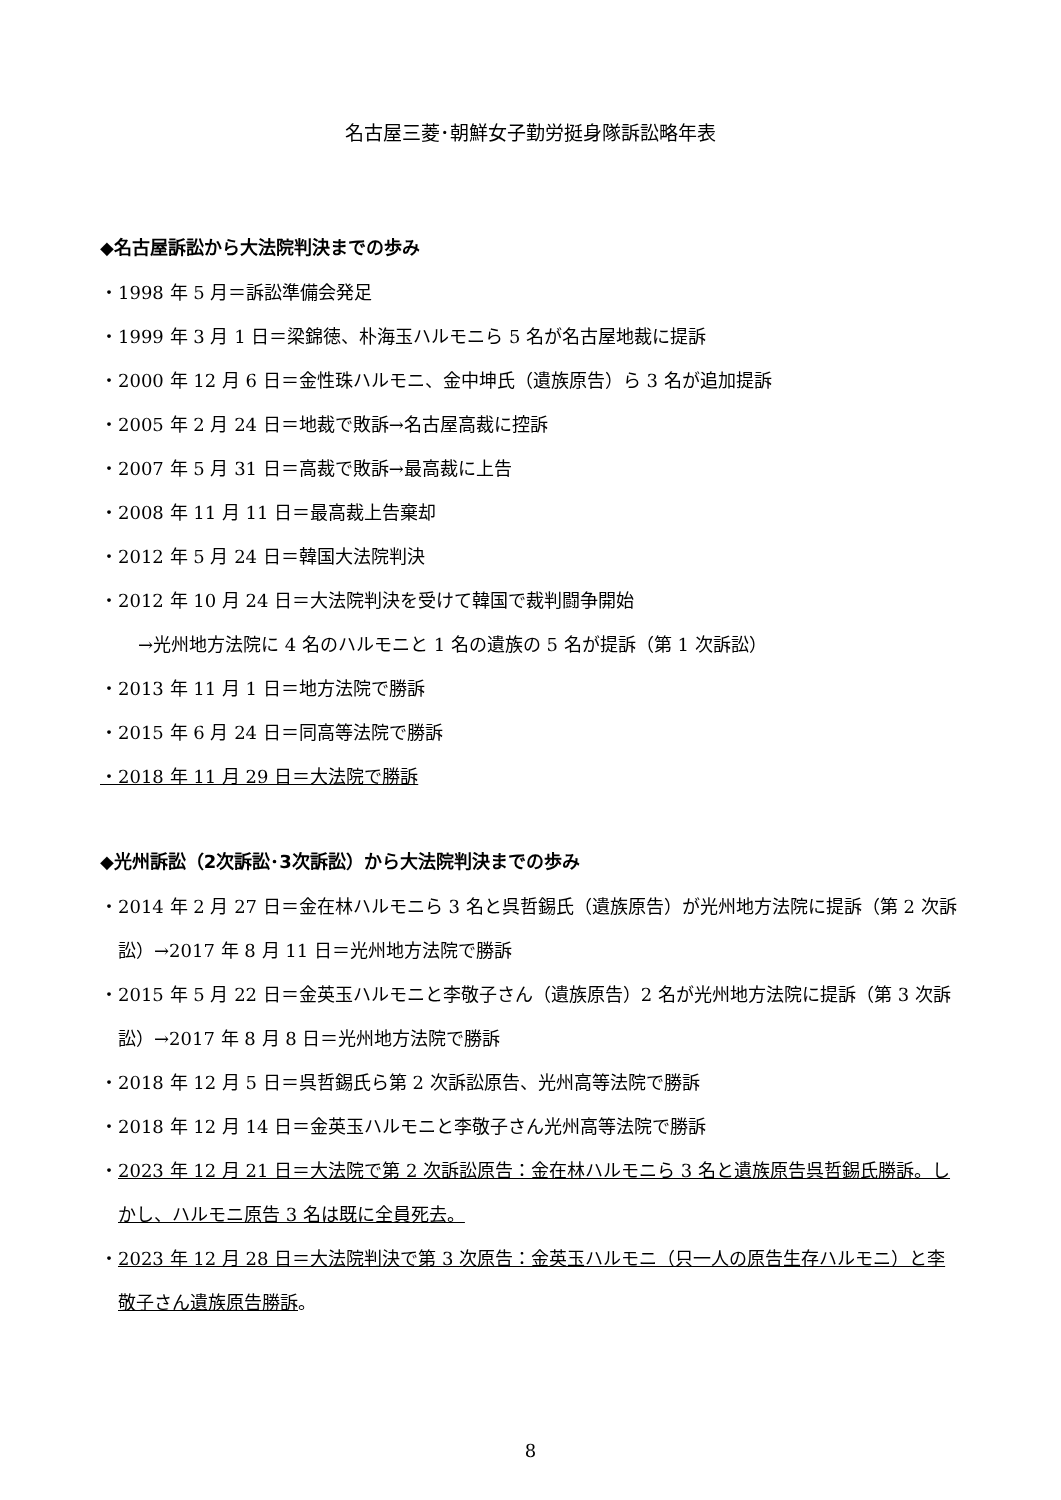名古屋三菱･朝鮮女子勤労挺身隊訴訟略年表
◆名古屋訴訟から大法院判決までの歩み
・1998 年 5 月＝訴訟準備会発足
・1999 年 3 月 1 日＝梁錦徳、朴海玉ハルモニら 5 名が名古屋地裁に提訴
・2000 年 12 月 6 日＝金性珠ハルモニ、金中坤氏（遺族原告）ら 3 名が追加提訴
・2005 年 2 月 24 日＝地裁で敗訴→名古屋高裁に控訴
・2007 年 5 月 31 日＝高裁で敗訴→最高裁に上告
・2008 年 11 月 11 日＝最高裁上告棄却
・2012 年 5 月 24 日＝韓国大法院判決
・2012 年 10 月 24 日＝大法院判決を受けて韓国で裁判闘争開始
→光州地方法院に 4 名のハルモニと 1 名の遺族の 5 名が提訴（第 1 次訴訟）
・2013 年 11 月 1 日＝地方法院で勝訴
・2015 年 6 月 24 日＝同高等法院で勝訴
・2018 年 11 月 29 日＝大法院で勝訴
◆光州訴訟（2次訴訟･3次訴訟）から大法院判決までの歩み
・2014 年 2 月 27 日＝金在林ハルモニら 3 名と呉哲錫氏（遺族原告）が光州地方法院に提訴（第 2 次訴訟）→2017 年 8 月 11 日＝光州地方法院で勝訴
・2015 年 5 月 22 日＝金英玉ハルモニと李敬子さん（遺族原告）2 名が光州地方法院に提訴（第 3 次訴訟）→2017 年 8 月 8 日＝光州地方法院で勝訴
・2018 年 12 月 5 日＝呉哲錫氏ら第 2 次訴訟原告、光州高等法院で勝訴
・2018 年 12 月 14 日＝金英玉ハルモニと李敬子さん光州高等法院で勝訴
・2023 年 12 月 21 日＝大法院で第 2 次訴訟原告：金在林ハルモニら 3 名と遺族原告呉哲錫氏勝訴。しかし、ハルモニ原告 3 名は既に全員死去。
・2023 年 12 月 28 日＝大法院判決で第 3 次原告：金英玉ハルモニ（只一人の原告生存ハルモニ）と李敬子さん遺族原告勝訴。
8